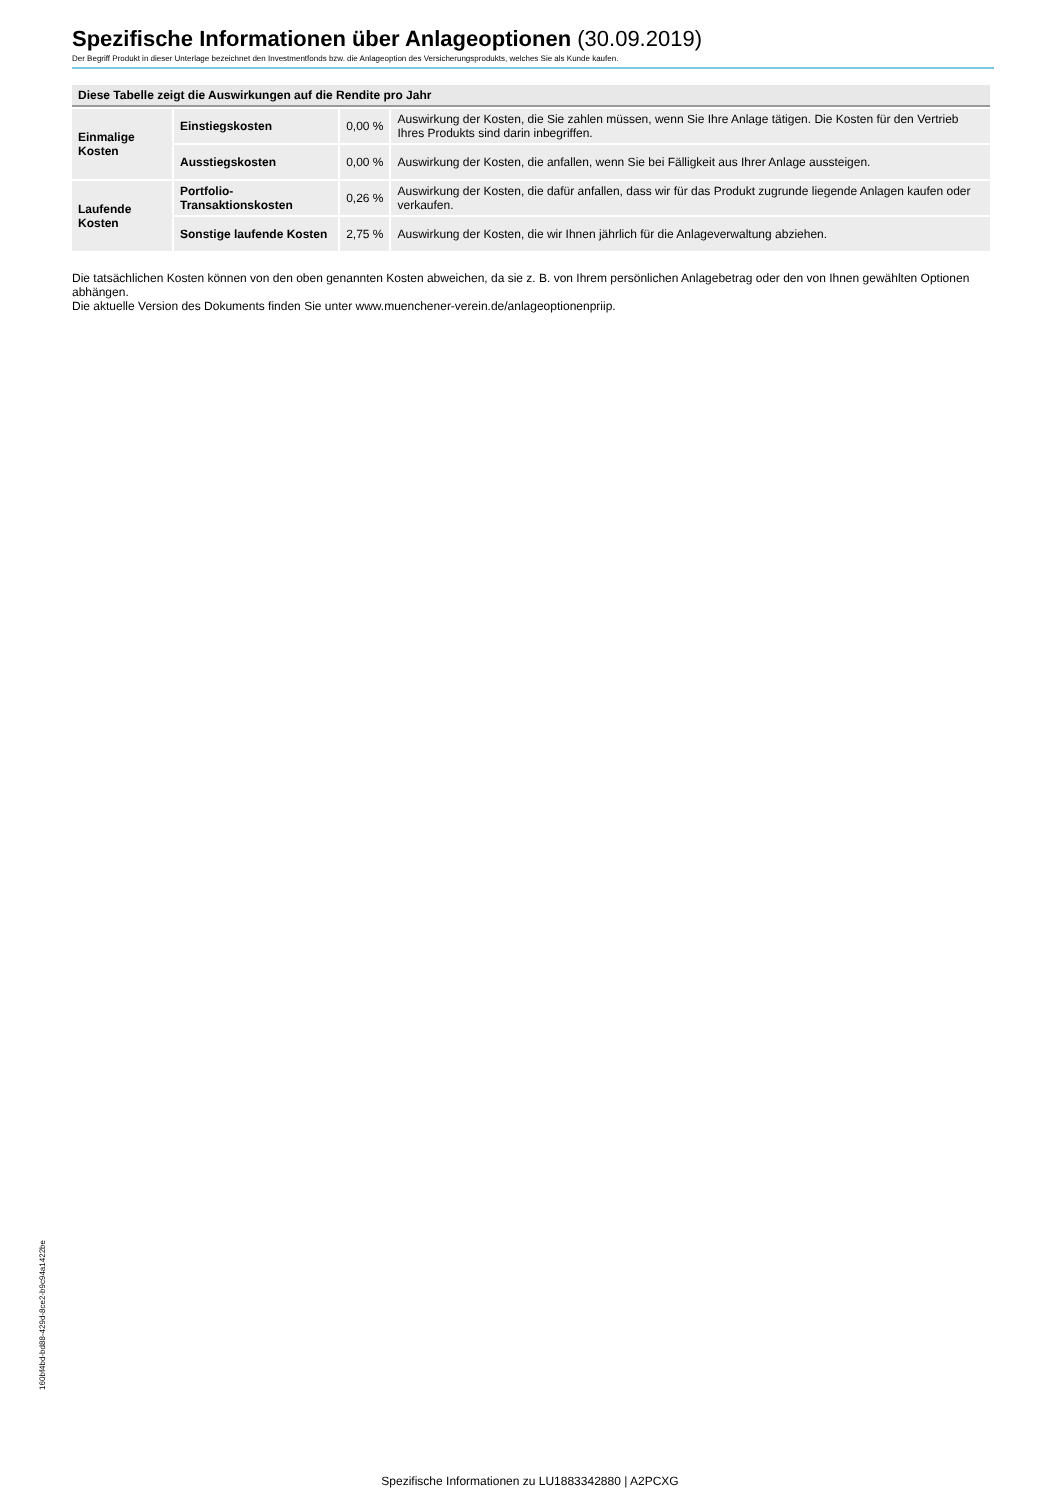Spezifische Informationen über Anlageoptionen (30.09.2019)
Der Begriff Produkt in dieser Unterlage bezeichnet den Investmentfonds bzw. die Anlageoption des Versicherungsprodukts, welches Sie als Kunde kaufen.
| Diese Tabelle zeigt die Auswirkungen auf die Rendite pro Jahr | | | |
| --- | --- | --- | --- |
| Einmalige Kosten | Einstiegskosten | 0,00 % | Auswirkung der Kosten, die Sie zahlen müssen, wenn Sie Ihre Anlage tätigen. Die Kosten für den Vertrieb Ihres Produkts sind darin inbegriffen. |
| | Ausstiegskosten | 0,00 % | Auswirkung der Kosten, die anfallen, wenn Sie bei Fälligkeit aus Ihrer Anlage aussteigen. |
| Laufende Kosten | Portfolio-Transaktionskosten | 0,26 % | Auswirkung der Kosten, die dafür anfallen, dass wir für das Produkt zugrunde liegende Anlagen kaufen oder verkaufen. |
| | Sonstige laufende Kosten | 2,75 % | Auswirkung der Kosten, die wir Ihnen jährlich für die Anlageverwaltung abziehen. |
Die tatsächlichen Kosten können von den oben genannten Kosten abweichen, da sie z. B. von Ihrem persönlichen Anlagebetrag oder den von Ihnen gewählten Optionen abhängen.
Die aktuelle Version des Dokuments finden Sie unter www.muenchener-verein.de/anlageoptionenpriip.
160bf4bd-bd88-429d-8ce2-b9c94a1422be
Spezifische Informationen zu LU1883342880 | A2PCXG